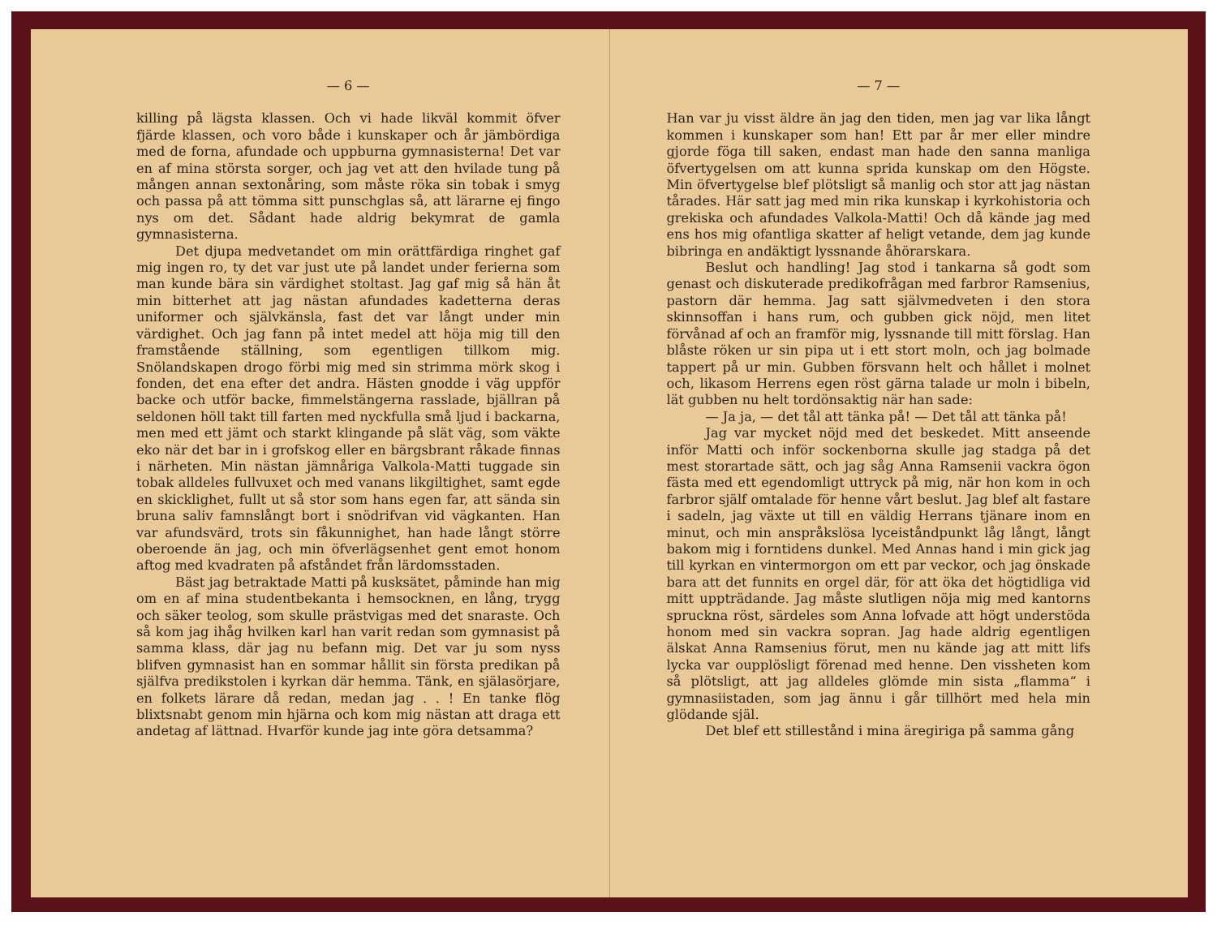— 6 —
killing på lägsta klassen. Och vi hade likväl kommit öfver fjärde klassen, och voro både i kunskaper och år jämbördiga med de forna, afundade och uppburna gymnasisterna! Det var en af mina största sorger, och jag vet att den hvilade tung på mången annan sextonåring, som måste röka sin tobak i smyg och passa på att tömma sitt punschglas så, att lärarne ej fingo nys om det. Sådant hade aldrig bekymrat de gamla gymnasisterna.
Det djupa medvetandet om min orättfärdiga ringhet gaf mig ingen ro, ty det var just ute på landet under ferierna som man kunde bära sin värdighet stoltast. Jag gaf mig så hän åt min bitterhet att jag nästan afundades kadetterna deras uniformer och självkänsla, fast det var långt under min värdighet. Och jag fann på intet medel att höja mig till den framstående ställning, som egentligen tillkom mig. Snölandskapen drogo förbi mig med sin strimma mörk skog i fonden, det ena efter det andra. Hästen gnodde i väg uppför backe och utför backe, fimmelstängerna rasslade, bjällran på seldonen höll takt till farten med nyckfulla små ljud i backarna, men med ett jämt och starkt klingande på slät väg, som väkte eko när det bar in i grofskog eller en bärgsbrant råkade finnas i närheten. Min nästan jämnåriga Valkola-Matti tuggade sin tobak alldeles fullvuxet och med vanans likgiltighet, samt egde en skicklighet, fullt ut så stor som hans egen far, att sända sin bruna saliv famnslångt bort i snödrifvan vid vägkanten. Han var afundsvärd, trots sin fåkunnighet, han hade långt större oberoende än jag, och min öfverlägsenhet gent emot honom aftog med kvadraten på afståndet från lärdomsstaden.
Bäst jag betraktade Matti på kusksätet, påminde han mig om en af mina studentbekanta i hemsocknen, en lång, trygg och säker teolog, som skulle prästvigas med det snaraste. Och så kom jag ihåg hvilken karl han varit redan som gymnasist på samma klass, där jag nu befann mig. Det var ju som nyss blifven gymnasist han en sommar hållit sin första predikan på själfva predikstolen i kyrkan där hemma. Tänk, en själasörjare, en folkets lärare då redan, medan jag . . ! En tanke flög blixtsnabt genom min hjärna och kom mig nästan att draga ett andetag af lättnad. Hvarför kunde jag inte göra detsamma?
— 7 —
Han var ju visst äldre än jag den tiden, men jag var lika långt kommen i kunskaper som han! Ett par år mer eller mindre gjorde föga till saken, endast man hade den sanna manliga öfvertygelsen om att kunna sprida kunskap om den Högste. Min öfvertygelse blef plötsligt så manlig och stor att jag nästan tårades. Här satt jag med min rika kunskap i kyrkohistoria och grekiska och afundades Valkola-Matti! Och då kände jag med ens hos mig ofantliga skatter af heligt vetande, dem jag kunde bibringa en andäktigt lyssnande åhörarskara.
Beslut och handling! Jag stod i tankarna så godt som genast och diskuterade predikofrågan med farbror Ramsenius, pastorn där hemma. Jag satt självmedveten i den stora skinnsoffan i hans rum, och gubben gick nöjd, men litet förvånad af och an framför mig, lyssnande till mitt förslag. Han blåste röken ur sin pipa ut i ett stort moln, och jag bolmade tappert på ur min. Gubben försvann helt och hållet i molnet och, likasom Herrens egen röst gärna talade ur moln i bibeln, lät gubben nu helt tordönsaktig när han sade:
— Ja ja, — det tål att tänka på! — Det tål att tänka på!
Jag var mycket nöjd med det beskedet. Mitt anseende inför Matti och inför sockenborna skulle jag stadga på det mest storartade sätt, och jag såg Anna Ramsenii vackra ögon fästa med ett egendomligt uttryck på mig, när hon kom in och farbror själf omtalade för henne vårt beslut. Jag blef alt fastare i sadeln, jag växte ut till en väldig Herrans tjänare inom en minut, och min anspråkslösa lyceiståndpunkt låg långt, långt bakom mig i forntidens dunkel. Med Annas hand i min gick jag till kyrkan en vintermorgon om ett par veckor, och jag önskade bara att det funnits en orgel där, för att öka det högtidliga vid mitt uppträdande. Jag måste slutligen nöja mig med kantorns spruckna röst, särdeles som Anna lofvade att högt understöda honom med sin vackra sopran. Jag hade aldrig egentligen älskat Anna Ramsenius förut, men nu kände jag att mitt lifs lycka var oupplösligt förenad med henne. Den vissheten kom så plötsligt, att jag alldeles glömde min sista „flamma“ i gymnasiistaden, som jag ännu i går tillhört med hela min glödande själ.
Det blef ett stillestånd i mina äregiriga på samma gång